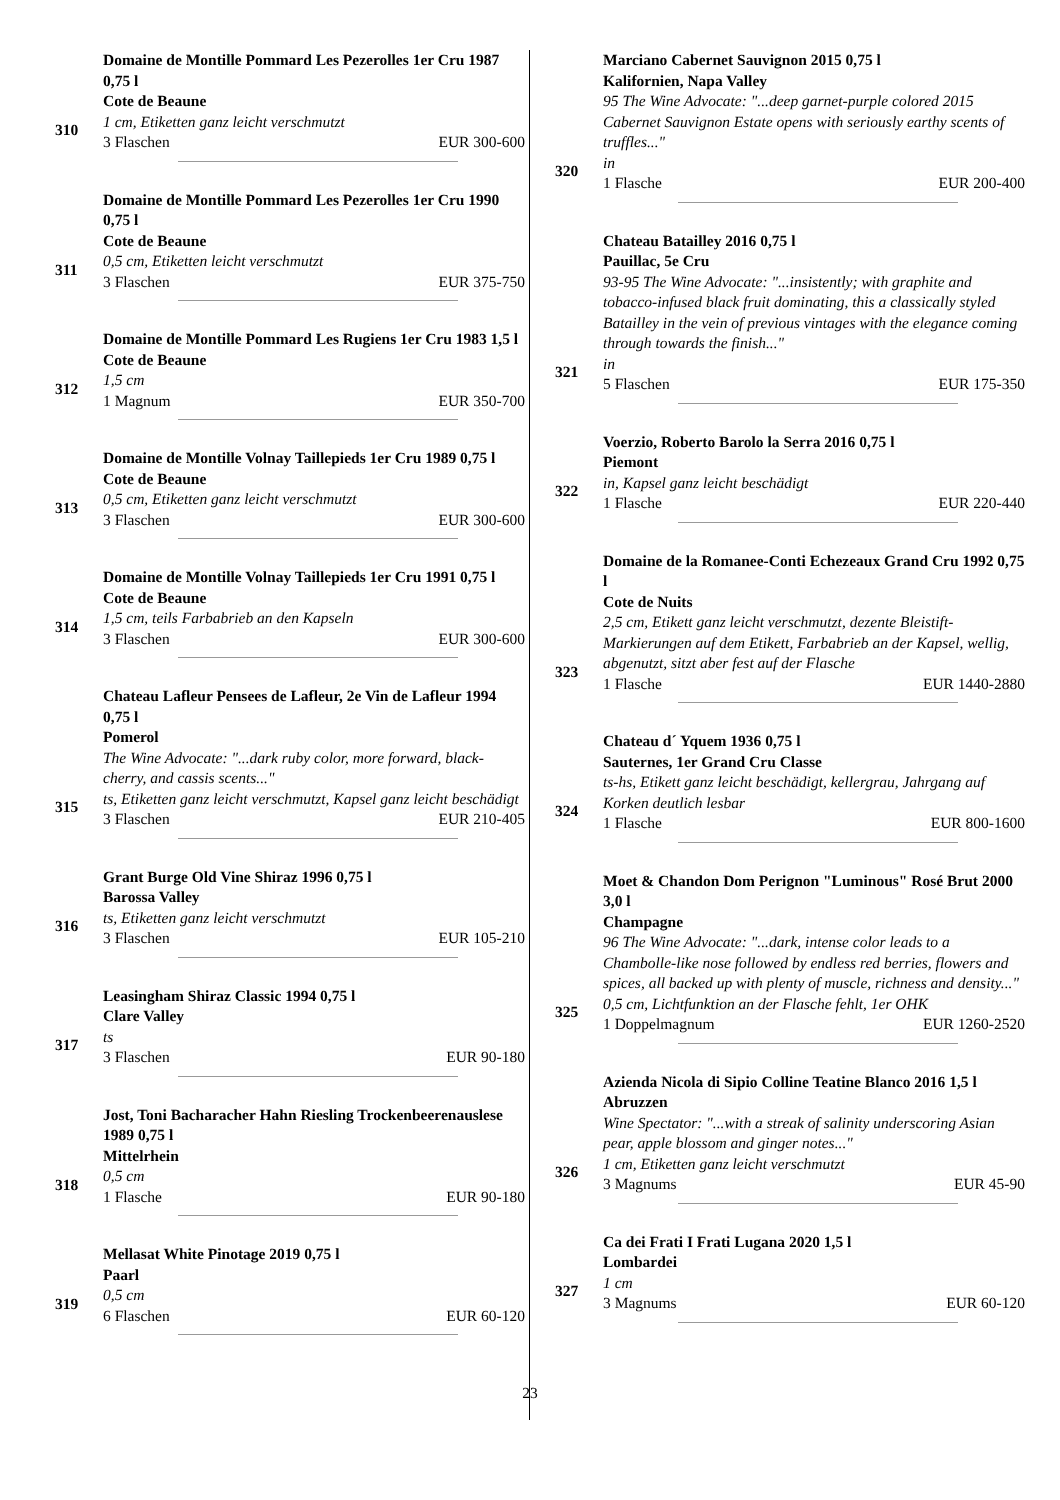310 Domaine de Montille Pommard Les Pezerolles 1er Cru 1987 0,75 l
Cote de Beaune
1 cm, Etiketten ganz leicht verschmutzt
3 Flaschen EUR 300-600
311 Domaine de Montille Pommard Les Pezerolles 1er Cru 1990 0,75 l
Cote de Beaune
0,5 cm, Etiketten leicht verschmutzt
3 Flaschen EUR 375-750
312 Domaine de Montille Pommard Les Rugiens 1er Cru 1983 1,5 l
Cote de Beaune
1,5 cm
1 Magnum EUR 350-700
313 Domaine de Montille Volnay Taillepieds 1er Cru 1989 0,75 l
Cote de Beaune
0,5 cm, Etiketten ganz leicht verschmutzt
3 Flaschen EUR 300-600
314 Domaine de Montille Volnay Taillepieds 1er Cru 1991 0,75 l
Cote de Beaune
1,5 cm, teils Farbabrieb an den Kapseln
3 Flaschen EUR 300-600
315 Chateau Lafleur Pensees de Lafleur, 2e Vin de Lafleur 1994 0,75 l
Pomerol
The Wine Advocate: "...dark ruby color, more forward, black-cherry, and cassis scents..."
ts, Etiketten ganz leicht verschmutzt, Kapsel ganz leicht beschädigt
3 Flaschen EUR 210-405
316 Grant Burge Old Vine Shiraz 1996 0,75 l
Barossa Valley
ts, Etiketten ganz leicht verschmutzt
3 Flaschen EUR 105-210
317 Leasingham Shiraz Classic 1994 0,75 l
Clare Valley
ts
3 Flaschen EUR 90-180
318 Jost, Toni Bacharacher Hahn Riesling Trockenbeerenauslese 1989 0,75 l
Mittelrhein
0,5 cm
1 Flasche EUR 90-180
319 Mellasat White Pinotage 2019 0,75 l
Paarl
0,5 cm
6 Flaschen EUR 60-120
320 Marciano Cabernet Sauvignon 2015 0,75 l
Kalifornien, Napa Valley
95 The Wine Advocate: "...deep garnet-purple colored 2015 Cabernet Sauvignon Estate opens with seriously earthy scents of truffles..."
in
1 Flasche EUR 200-400
321 Chateau Batailley 2016 0,75 l
Pauillac, 5e Cru
93-95 The Wine Advocate: "...insistently; with graphite and tobacco-infused black fruit dominating, this a classically styled Batailley in the vein of previous vintages with the elegance coming through towards the finish..."
in
5 Flaschen EUR 175-350
322 Voerzio, Roberto Barolo la Serra 2016 0,75 l
Piemont
in, Kapsel ganz leicht beschädigt
1 Flasche EUR 220-440
323 Domaine de la Romanee-Conti Echezeaux Grand Cru 1992 0,75 l
Cote de Nuits
2,5 cm, Etikett ganz leicht verschmutzt, dezente Bleistift-Markierungen auf dem Etikett, Farbabrieb an der Kapsel, wellig, abgenutzt, sitzt aber fest auf der Flasche
1 Flasche EUR 1440-2880
324 Chateau d´ Yquem 1936 0,75 l
Sauternes, 1er Grand Cru Classe
ts-hs, Etikett ganz leicht beschädigt, kellergrau, Jahrgang auf Korken deutlich lesbar
1 Flasche EUR 800-1600
325 Moet & Chandon Dom Perignon "Luminous" Rosé Brut 2000 3,0 l
Champagne
96 The Wine Advocate: "...dark, intense color leads to a Chambolle-like nose followed by endless red berries, flowers and spices, all backed up with plenty of muscle, richness and density..."
0,5 cm, Lichtfunktion an der Flasche fehlt, 1er OHK
1 Doppelmagnum EUR 1260-2520
326 Azienda Nicola di Sipio Colline Teatine Blanco 2016 1,5 l
Abruzzen
Wine Spectator: "...with a streak of salinity underscoring Asian pear, apple blossom and ginger notes..."
1 cm, Etiketten ganz leicht verschmutzt
3 Magnums EUR 45-90
327 Ca dei Frati I Frati Lugana 2020 1,5 l
Lombardei
1 cm
3 Magnums EUR 60-120
23